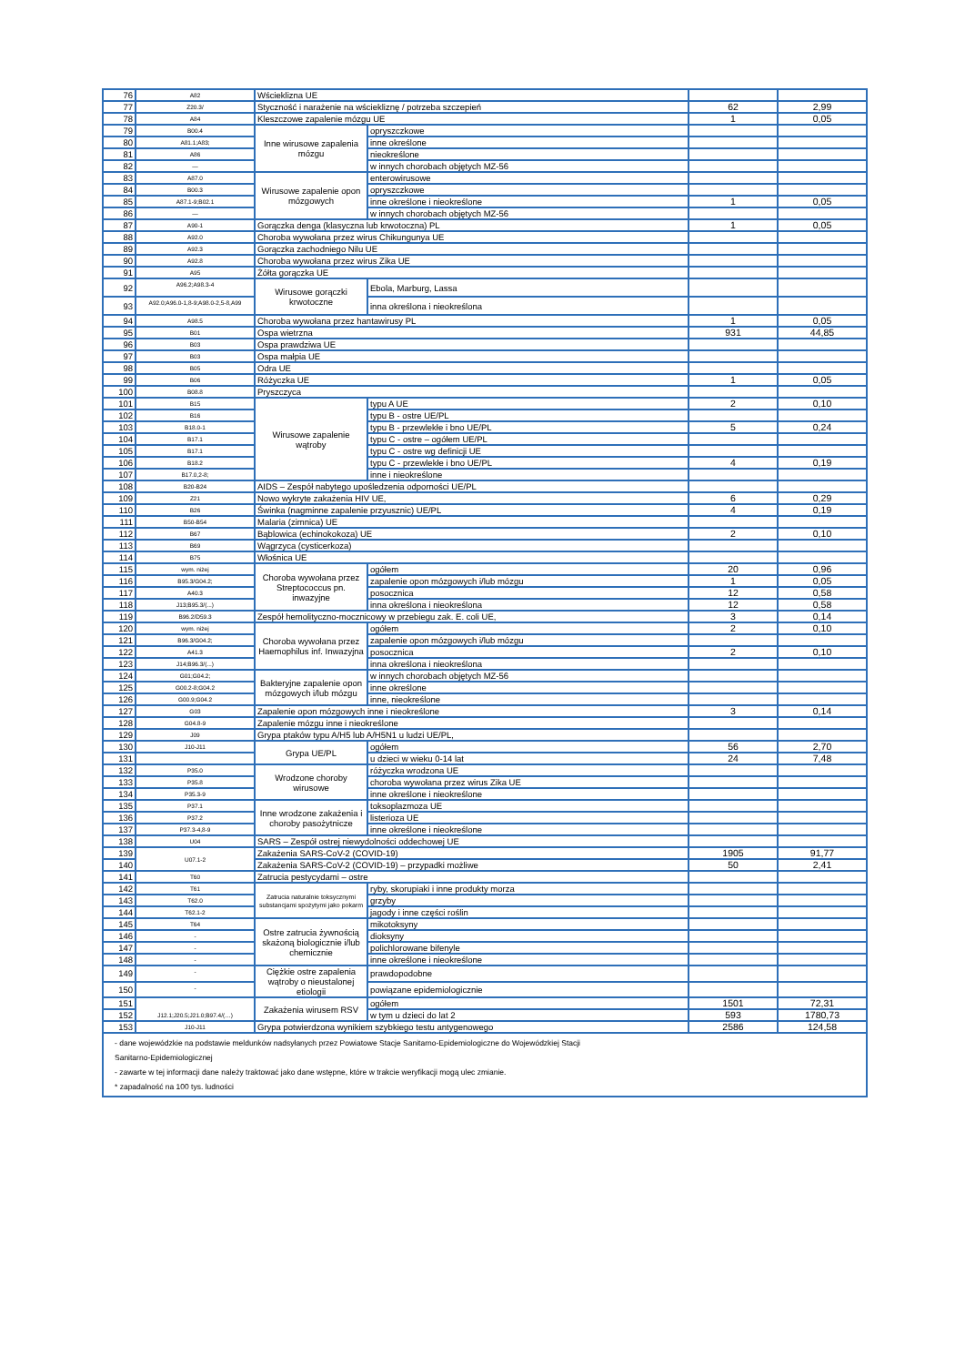| 76 | A82 | Wścieklizna UE | | | |
| 77 | Z20.3/ | Styczność i narażenie na wściekliznę / potrzeba szczepień | | 62 | 2,99 |
| 78 | A84 | Kleszczowe zapalenie mózgu UE | | 1 | 0,05 |
| 79 | B00.4 | Inne wirusowe zapalenia mózgu | opryszczkowe | | |
| 80 | A81.1;A83; | | inne określone | | |
| 81 | A86 | | nieokreślone | | |
| 82 | — | | w innych chorobach objętych MZ-56 | | |
| 83 | A87.0 | Wirusowe zapalenie opon mózgowych | enterowirusowe | | |
| 84 | B00.3 | | opryszczkowe | | |
| 85 | A87.1-9;B02.1 | | inne określone i nieokreślone | 1 | 0,05 |
| 86 | — | | w innych chorobach objętych MZ-56 | | |
| 87 | A90-1 | Gorączka denga (klasyczna lub krwotoczna) PL | | 1 | 0,05 |
| 88 | A92.0 | Choroba wywołana przez wirus Chikungunya UE | | | |
| 89 | A92.3 | Gorączka zachodniego Nilu UE | | | |
| 90 | A92.8 | Choroba wywołana przez wirus Zika UE | | | |
| 91 | A95 | Żółta gorączka UE | | | |
| 92 | A96.2;A98.3-4 | Wirusowe gorączki krwotoczne | Ebola, Marburg, Lassa | | |
| 93 | A92.0;A96.0-1,8-9;A98.0-2,5-8,A99 | | inna określona i nieokreślona | | |
| 94 | A98.5 | Choroba wywołana przez hantawirusy PL | | 1 | 0,05 |
| 95 | B01 | Ospa wietrzna | | 931 | 44,85 |
| 96 | B03 | Ospa prawdziwa UE | | | |
| 97 | B03 | Ospa małpia UE | | | |
| 98 | B05 | Odra UE | | | |
| 99 | B06 | Różyczka UE | | 1 | 0,05 |
| 100 | B08.8 | Pryszczyca | | | |
| 101 | B15 | Wirusowe zapalenie wątroby | typu A UE | 2 | 0,10 |
| 102 | B16 | | typu B - ostre UE/PL | | |
| 103 | B18.0-1 | | typu B - przewlekłe i bno UE/PL | 5 | 0,24 |
| 104 | B17.1 | | typu C - ostre – ogółem UE/PL | | |
| 105 | B17.1 | | typu C - ostre wg definicji UE | | |
| 106 | B18.2 | | typu C - przewlekłe i bno UE/PL | 4 | 0,19 |
| 107 | B17.0,2-8; | | inne i nieokreślone | | |
| 108 | B20-B24 | AIDS – Zespół nabytego upośledzenia odporności UE/PL | | | |
| 109 | Z21 | Nowo wykryte zakażenia HIV UE, | | 6 | 0,29 |
| 110 | B26 | Świnka (nagminne zapalenie przyusznic) UE/PL | | 4 | 0,19 |
| 111 | B50-B54 | Malaria (zimnica) UE | | | |
| 112 | B67 | Bąblowica (echinokokoza) UE | | 2 | 0,10 |
| 113 | B69 | Wągrzyca (cysticerkoza) | | | |
| 114 | B75 | Włośnica UE | | | |
| 115 | wym. niżej | Choroba wywołana przez Streptococcus pn. inwazyjne | ogółem | 20 | 0,96 |
| 116 | B95.3/G04.2; | | zapalenie opon mózgowych i/lub mózgu | 1 | 0,05 |
| 117 | A40.3 | | posocznica | 12 | 0,58 |
| 118 | J13;B95.3/(...) | | inna określona i nieokreślona | 12 | 0,58 |
| 119 | B96.2/D59.3 | Zespół hemolityczno-mocznicowy w przebiegu zak. E. coli UE, | | 3 | 0,14 |
| 120 | wym. niżej | Choroba wywołana przez Haemophilus inf. Inwazyjna | ogółem | 2 | 0,10 |
| 121 | B96.3/G04.2; | | zapalenie opon mózgowych i/lub mózgu | | |
| 122 | A41.3 | | posocznica | 2 | 0,10 |
| 123 | J14;B96.3/(...) | | inna określona i nieokreślona | | |
| 124 | G01;G04.2; | Bakteryjne zapalenie opon mózgowych i/lub mózgu | w innych chorobach objętych MZ-56 | | |
| 125 | G00.2-8;G04.2 | | inne określone | | |
| 126 | G00.9;G04.2 | | inne, nieokreślone | | |
| 127 | G03 | Zapalenie opon mózgowych inne i nieokreślone | | 3 | 0,14 |
| 128 | G04.8-9 | Zapalenie mózgu inne i nieokreślone | | | |
| 129 | J09 | Grypa ptaków typu A/H5 lub A/H5N1 u ludzi UE/PL, | | | |
| 130 | J10-J11 | Grypa UE/PL | ogółem | 56 | 2,70 |
| 131 | | | u dzieci w wieku 0-14 lat | 24 | 7,48 |
| 132 | P35.0 | Wrodzone choroby wirusowe | różyczka wrodzona UE | | |
| 133 | P35.8 | | choroba wywołana przez wirus Zika UE | | |
| 134 | P35.3-9 | | inne określone i nieokreślone | | |
| 135 | P37.1 | Inne wrodzone zakażenia i choroby pasożytnicze | toksoplazmoza UE | | |
| 136 | P37.2 | | listerioza UE | | |
| 137 | P37.3-4,8-9 | | inne określone i nieokreślone | | |
| 138 | U04 | SARS – Zespół ostrej niewydolności oddechowej UE | | | |
| 139 | U07.1-2 | Zakażenia SARS-CoV-2 (COVID-19) | | 1905 | 91,77 |
| 140 | | Zakażenia SARS-CoV-2 (COVID-19) – przypadki możliwe | | 50 | 2,41 |
| 141 | T60 | Zatrucia pestycydami – ostre | | | |
| 142 | T61 | Zatrucia naturalnie toksycznymi substancjami spożytymi jako pokarm | ryby, skorupiaki i inne produkty morza | | |
| 143 | T62.0 | | grzyby | | |
| 144 | T62.1-2 | | jagody i inne części roślin | | |
| 145 | T64 | Ostre zatrucia żywnością skażoną biologicznie i/lub chemicznie | mikotoksyny | | |
| 146 | - | | dioksyny | | |
| 147 | - | | polichlorowane bifenyle | | |
| 148 | - | | inne określone i nieokreślone | | |
| 149 | - | Ciężkie ostre zapalenia wątroby o nieustalonej etiologii | prawdopodobne | | |
| 150 | - | | powiązane epidemiologicznie | | |
| 151 | J12.1;J20.5;J21.0;B97.4/(…) | Zakażenia wirusem RSV | ogółem | 1501 | 72,31 |
| 152 | | | w tym u dzieci do lat 2 | 593 | 1780,73 |
| 153 | J10-J11 | Grypa potwierdzona wynikiem szybkiego testu antygenowego | | 2586 | 124,58 |
| - dane wojewódzkie na podstawie meldunków nadsyłanych przez Powiatowe Stacje Sanitarno-Epidemiologiczne do Wojewódzkiej Stacji Sanitarno-Epidemiologicznej - zawarte w tej informacji dane należy traktować jako dane wstępne, które w trakcie weryfikacji mogą ulec zmianie. * zapadalność na 100 tys. ludności | | | | | |